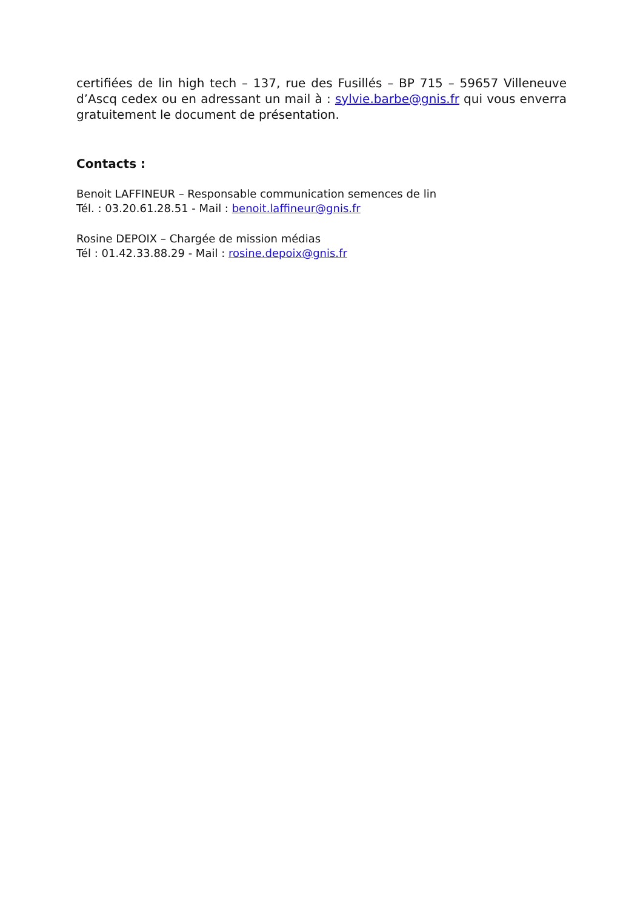certifiées de lin high tech – 137, rue des Fusillés – BP 715 – 59657 Villeneuve d’Ascq cedex ou en adressant un mail à : sylvie.barbe@gnis.fr qui vous enverra gratuitement le document de présentation.
Contacts :
Benoit LAFFINEUR – Responsable communication semences de lin
Tél. : 03.20.61.28.51 - Mail : benoit.laffineur@gnis.fr
Rosine DEPOIX – Chargée de mission médias
Tél : 01.42.33.88.29 - Mail : rosine.depoix@gnis.fr